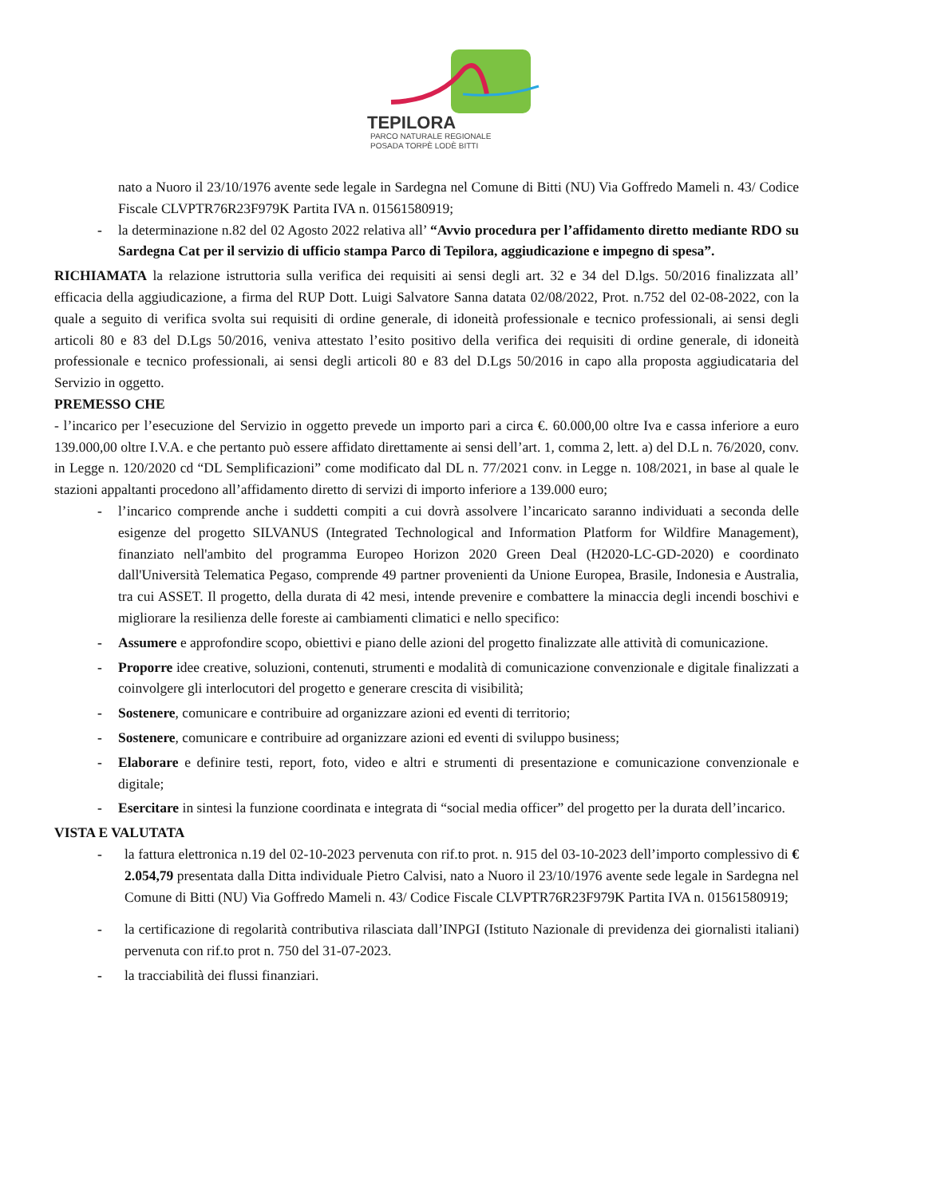TEPILORA
PARCO NATURALE REGIONALE
POSADA TORPÈ LODÈ BITTI
nato a Nuoro il 23/10/1976 avente sede legale in Sardegna nel Comune di Bitti (NU) Via Goffredo Mameli n. 43/ Codice Fiscale CLVPTR76R23F979K Partita IVA n. 01561580919;
- la determinazione n.82 del 02 Agosto 2022 relativa all’ “Avvio procedura per l’affidamento diretto mediante RDO su Sardegna Cat per il servizio di ufficio stampa Parco di Tepilora, aggiudicazione e impegno di spesa”.
RICHIAMATA la relazione istruttoria sulla verifica dei requisiti ai sensi degli art. 32 e 34 del D.lgs. 50/2016 finalizzata all’ efficacia della aggiudicazione, a firma del RUP Dott. Luigi Salvatore Sanna datata 02/08/2022, Prot. n.752 del 02-08-2022, con la quale a seguito di verifica svolta sui requisiti di ordine generale, di idoneità professionale e tecnico professionali, ai sensi degli articoli 80 e 83 del D.Lgs 50/2016, veniva attestato l’esito positivo della verifica dei requisiti di ordine generale, di idoneità professionale e tecnico professionali, ai sensi degli articoli 80 e 83 del D.Lgs 50/2016 in capo alla proposta aggiudicataria del Servizio in oggetto.
PREMESSO CHE
- l’incarico per l’esecuzione del Servizio in oggetto prevede un importo pari a circa €. 60.000,00 oltre Iva e cassa inferiore a euro 139.000,00 oltre I.V.A. e che pertanto può essere affidato direttamente ai sensi dell’art. 1, comma 2, lett. a) del D.L n. 76/2020, conv. in Legge n. 120/2020 cd “DL Semplificazioni” come modificato dal DL n. 77/2021 conv. in Legge n. 108/2021, in base al quale le stazioni appaltanti procedono all’affidamento diretto di servizi di importo inferiore a 139.000 euro;
- l’incarico comprende anche i suddetti compiti a cui dovrà assolvere l’incaricato saranno individuati a seconda delle esigenze del progetto SILVANUS (Integrated Technological and Information Platform for Wildfire Management), finanziato nell'ambito del programma Europeo Horizon 2020 Green Deal (H2020-LC-GD-2020) e coordinato dall'Università Telematica Pegaso, comprende 49 partner provenienti da Unione Europea, Brasile, Indonesia e Australia, tra cui ASSET. Il progetto, della durata di 42 mesi, intende prevenire e combattere la minaccia degli incendi boschivi e migliorare la resilienza delle foreste ai cambiamenti climatici e nello specifico:
- Assumere e approfondire scopo, obiettivi e piano delle azioni del progetto finalizzate alle attività di comunicazione.
- Proporre idee creative, soluzioni, contenuti, strumenti e modalità di comunicazione convenzionale e digitale finalizzati a coinvolgere gli interlocutori del progetto e generare crescita di visibilità;
- Sostenere, comunicare e contribuire ad organizzare azioni ed eventi di territorio;
- Sostenere, comunicare e contribuire ad organizzare azioni ed eventi di sviluppo business;
- Elaborare e definire testi, report, foto, video e altri e strumenti di presentazione e comunicazione convenzionale e digitale;
- Esercitare in sintesi la funzione coordinata e integrata di “social media officer” del progetto per la durata dell’incarico.
VISTA E VALUTATA
- la fattura elettronica n.19 del 02-10-2023 pervenuta con rif.to prot. n. 915 del 03-10-2023 dell’importo complessivo di € 2.054,79 presentata dalla Ditta individuale Pietro Calvisi, nato a Nuoro il 23/10/1976 avente sede legale in Sardegna nel Comune di Bitti (NU) Via Goffredo Mameli n. 43/ Codice Fiscale CLVPTR76R23F979K Partita IVA n. 01561580919;
- la certificazione di regolarità contributiva rilasciata dall’INPGI (Istituto Nazionale di previdenza dei giornalisti italiani) pervenuta con rif.to prot n. 750 del 31-07-2023.
- la tracciabilità dei flussi finanziari.